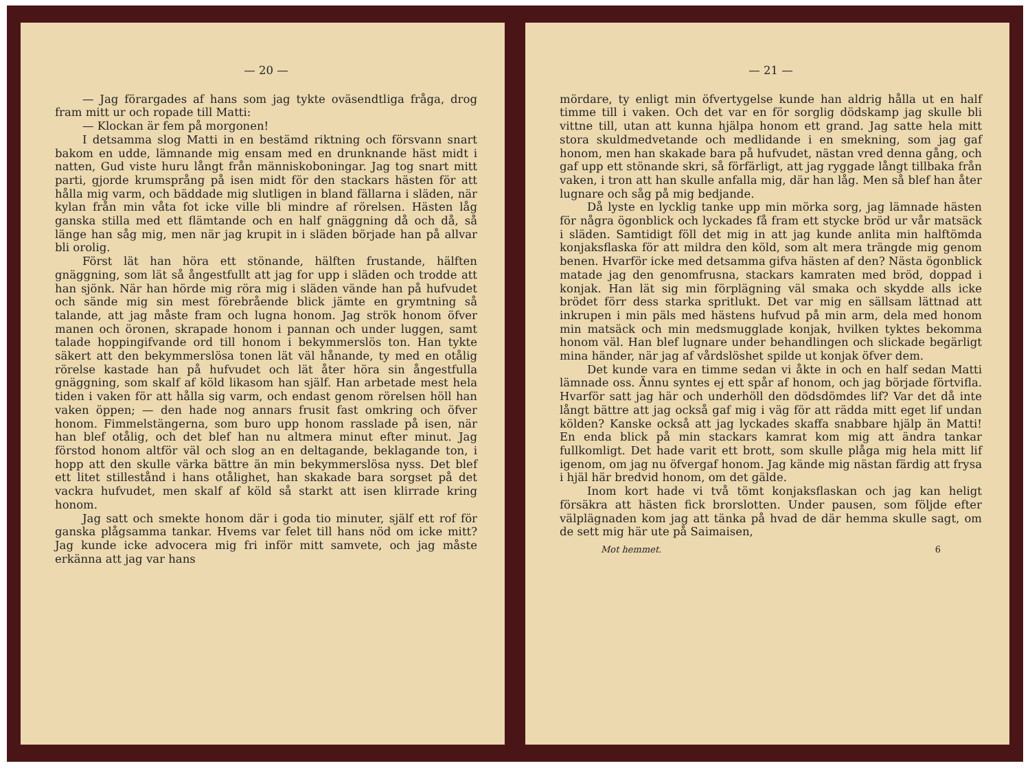— 20 —
— Jag förargades af hans som jag tykte oväsendtliga fråga, drog fram mitt ur och ropade till Matti:
— Klockan är fem på morgonen!
I detsamma slog Matti in en bestämd riktning och försvann snart bakom en udde, lämnande mig ensam med en drunknande häst midt i natten, Gud viste huru långt från människoboningar. Jag tog snart mitt parti, gjorde krumsprång på isen midt för den stackars hästen för att hålla mig varm, och bäddade mig slutligen in bland fällarna i släden, när kylan från min våta fot icke ville bli mindre af rörelsen. Hästen låg ganska stilla med ett flämtande och en half gnäggning då och då, så länge han såg mig, men när jag krupit in i släden började han på allvar bli orolig.
Först lät han höra ett stönande, hälften frustande, hälften gnäggning, som lät så ångestfullt att jag for upp i släden och trodde att han sjönk. När han hörde mig röra mig i släden vände han på hufvudet och sände mig sin mest förebrående blick jämte en grymtning så talande, att jag måste fram och lugna honom. Jag strök honom öfver manen och öronen, skrapade honom i pannan och under luggen, samt talade hoppingifvande ord till honom i bekymmerslös ton. Han tykte säkert att den bekymmerslösa tonen lät väl hånande, ty med en otålig rörelse kastade han på hufvudet och lät åter höra sin ångestfulla gnäggning, som skalf af köld likasom han själf. Han arbetade mest hela tiden i vaken för att hålla sig varm, och endast genom rörelsen höll han vaken öppen; — den hade nog annars frusit fast omkring och öfver honom. Fimmelstängerna, som buro upp honom rasslade på isen, när han blef otålig, och det blef han nu altmera minut efter minut. Jag förstod honom altför väl och slog an en deltagande, beklagande ton, i hopp att den skulle värka bättre än min bekymmerslösa nyss. Det blef ett litet stillestånd i hans otålighet, han skakade bara sorgset på det vackra hufvudet, men skalf af köld så starkt att isen klirrade kring honom.
Jag satt och smekte honom där i goda tio minuter, själf ett rof för ganska plågsamma tankar. Hvems var felet till hans nöd om icke mitt? Jag kunde icke advocera mig fri inför mitt samvete, och jag måste erkänna att jag var hans
— 21 —
mördare, ty enligt min öfvertygelse kunde han aldrig hålla ut en half timme till i vaken. Och det var en för sorglig dödskamp jag skulle bli vittne till, utan att kunna hjälpa honom ett grand. Jag satte hela mitt stora skuldmedvetande och medlidande i en smekning, som jag gaf honom, men han skakade bara på hufvudet, nästan vred denna gång, och gaf upp ett stönande skri, så förfärligt, att jag ryggade långt tillbaka från vaken, i tron att han skulle anfalla mig, där han låg. Men så blef han åter lugnare och såg på mig bedjande.
Då lyste en lycklig tanke upp min mörka sorg, jag lämnade hästen för några ögonblick och lyckades få fram ett stycke bröd ur vår matsäck i släden. Samtidigt föll det mig in att jag kunde anlita min halftömda konjaksflaska för att mildra den köld, som alt mera trängde mig genom benen. Hvarför icke med detsamma gifva hästen af den? Nästa ögonblick matade jag den genomfrusna, stackars kamraten med bröd, doppad i konjak. Han lät sig min förplägning väl smaka och skydde alls icke brödet förr dess starka spritlukt. Det var mig en sällsam lättnad att inkrupen i min päls med hästens hufvud på min arm, dela med honom min matsäck och min medsmugglade konjak, hvilken tyktes bekomma honom väl. Han blef lugnare under behandlingen och slickade begärligt mina händer, när jag af vårdslöshet spilde ut konjak öfver dem.
Det kunde vara en timme sedan vi åkte in och en half sedan Matti lämnade oss. Ännu syntes ej ett spår af honom, och jag började förtvifla. Hvarför satt jag här och underhöll den dödsdömdes lif? Var det då inte långt bättre att jag också gaf mig i väg för att rädda mitt eget lif undan kölden? Kanske också att jag lyckades skaffa snabbare hjälp än Matti! En enda blick på min stackars kamrat kom mig att ändra tankar fullkomligt. Det hade varit ett brott, som skulle plåga mig hela mitt lif igenom, om jag nu öfvergaf honom. Jag kände mig nästan färdig att frysa i hjäl här bredvid honom, om det gälde.
Inom kort hade vi två tömt konjaksflaskan och jag kan heligt försäkra att hästen fick brorslotten. Under pausen, som följde efter välplägnaden kom jag att tänka på hvad de där hemma skulle sagt, om de sett mig här ute på Saimaisen,
Mot hemmet. 6